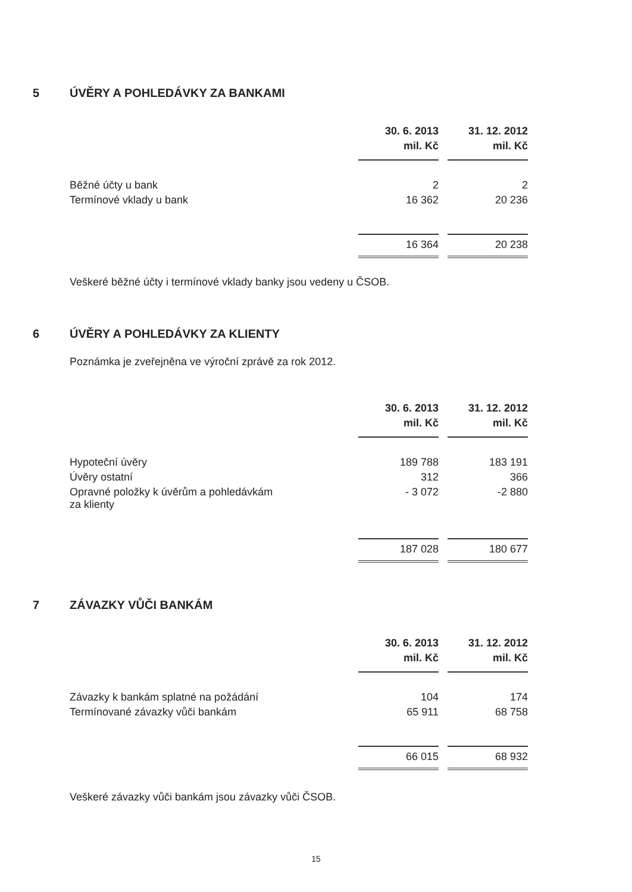5 ÚVĚRY A POHLEDÁVKY ZA BANKAMI
| | 30. 6. 2013 | 31. 12. 2012 |
| --- | --- | --- |
| | mil. Kč | mil. Kč |
| Běžné účty u bank | 2 | 2 |
| Termínové vklady u bank | 16 362 | 20 236 |
| | 16 364 | 20 238 |
Veškeré běžné účty i termínové vklady banky jsou vedeny u ČSOB.
6 ÚVĚRY A POHLEDÁVKY ZA KLIENTY
Poznámka je zveřejněna ve výroční zprávě za rok 2012.
| | 30. 6. 2013 | 31. 12. 2012 |
| --- | --- | --- |
| | mil. Kč | mil. Kč |
| Hypoteční úvěry | 189 788 | 183 191 |
| Úvěry ostatní | 312 | 366 |
| Opravné položky k úvěrům a pohledávkám za klienty | - 3 072 | -2 880 |
| | 187 028 | 180 677 |
7 ZÁVAZKY VŮČI BANKÁM
| | 30. 6. 2013 | 31. 12. 2012 |
| --- | --- | --- |
| | mil. Kč | mil. Kč |
| Závazky k bankám splatné na požádání | 104 | 174 |
| Termínované závazky vůči bankám | 65 911 | 68 758 |
| | 66 015 | 68 932 |
Veškeré závazky vůči bankám jsou závazky vůči ČSOB.
15